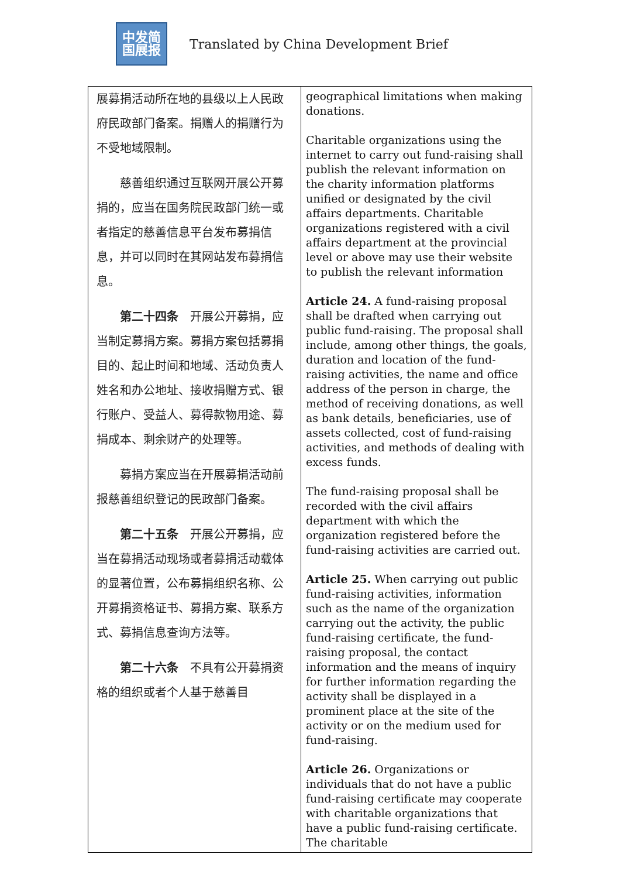中发简
国展报
Translated by China Development Brief
| 展募捐活动所在地的县级以上人民政府民政部门备案。捐赠人的捐赠行为不受地域限制。 慈善组织通过互联网开展公开募捐的，应当在国务院民政部门统一或者指定的慈善信息平台发布募捐信息，并可以同时在其网站发布募捐信息。 第二十四条 开展公开募捐，应当制定募捐方案。募捐方案包括募捐目的、起止时间和地域、活动负责人姓名和办公地址、接收捐赠方式、银行账户、受益人、募得款物用途、募捐成本、剩余财产的处理等。 募捐方案应当在开展募捐活动前报慈善组织登记的民政部门备案。 第二十五条 开展公开募捐，应当在募捐活动现场或者募捐活动载体的显著位置，公布募捐组织名称、公开募捐资格证书、募捐方案、联系方式、募捐信息查询方法等。 第二十六条 不具有公开募捐资格的组织或者个人基于慈善目 | geographical limitations when making donations. Charitable organizations using the internet to carry out fund-raising shall publish the relevant information on the charity information platforms unified or designated by the civil affairs departments. Charitable organizations registered with a civil affairs department at the provincial level or above may use their website to publish the relevant information Article 24. A fund-raising proposal shall be drafted when carrying out public fund-raising. The proposal shall include, among other things, the goals, duration and location of the fund-raising activities, the name and office address of the person in charge, the method of receiving donations, as well as bank details, beneficiaries, use of assets collected, cost of fund-raising activities, and methods of dealing with excess funds. The fund-raising proposal shall be recorded with the civil affairs department with which the organization registered before the fund-raising activities are carried out. Article 25. When carrying out public fund-raising activities, information such as the name of the organization carrying out the activity, the public fund-raising certificate, the fund-raising proposal, the contact information and the means of inquiry for further information regarding the activity shall be displayed in a prominent place at the site of the activity or on the medium used for fund-raising. Article 26. Organizations or individuals that do not have a public fund-raising certificate may cooperate with charitable organizations that have a public fund-raising certificate. The charitable |